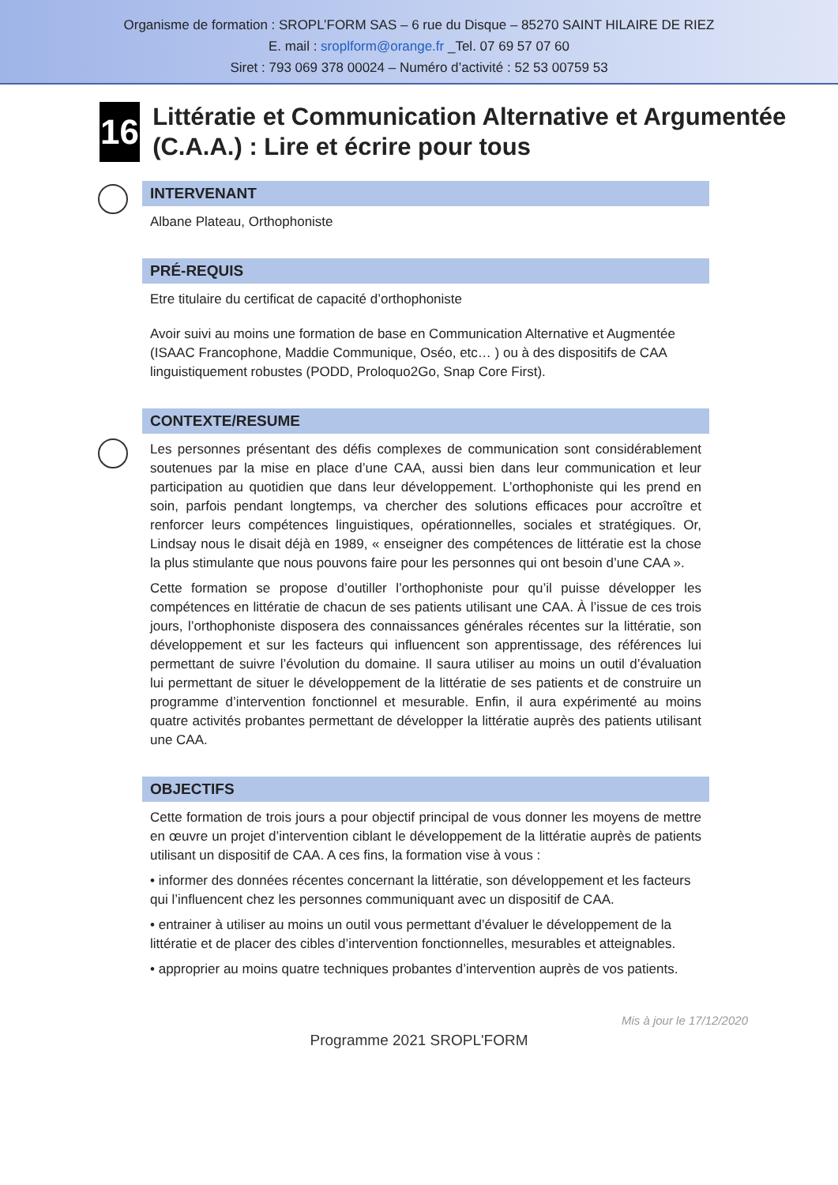Organisme de formation : SROPL’FORM SAS – 6 rue du Disque – 85270 SAINT HILAIRE DE RIEZ
E. mail : sroplform@orange.fr _Tel. 07 69 57 07 60
Siret : 793 069 378 00024 – Numéro d’activité : 52 53 00759 53
16
Littératie et Communication Alternative et Argumentée (C.A.A.) : Lire et écrire pour tous
INTERVENANT
Albane Plateau, Orthophoniste
PRÉ-REQUIS
Etre titulaire du certificat de capacité d’orthophoniste
Avoir suivi au moins une formation de base en Communication Alternative et Augmentée (ISAAC Francophone, Maddie Communique, Oséo, etc… ) ou à des dispositifs de CAA linguistiquement robustes (PODD, Proloquo2Go, Snap Core First).
CONTEXTE/RESUME
Les personnes présentant des défis complexes de communication sont considérablement soutenues par la mise en place d’une CAA, aussi bien dans leur communication et leur participation au quotidien que dans leur développement. L’orthophoniste qui les prend en soin, parfois pendant longtemps, va chercher des solutions efficaces pour accroître et renforcer leurs compétences linguistiques, opérationnelles, sociales et stratégiques. Or, Lindsay nous le disait déjà en 1989, « enseigner des compétences de littératie est la chose la plus stimulante que nous pouvons faire pour les personnes qui ont besoin d’une CAA ».
Cette formation se propose d’outiller l’orthophoniste pour qu’il puisse développer les compétences en littératie de chacun de ses patients utilisant une CAA. À l’issue de ces trois jours, l’orthophoniste disposera des connaissances générales récentes sur la littératie, son développement et sur les facteurs qui influencent son apprentissage, des références lui permettant de suivre l’évolution du domaine. Il saura utiliser au moins un outil d’évaluation lui permettant de situer le développement de la littératie de ses patients et de construire un programme d’intervention fonctionnel et mesurable. Enfin, il aura expérimenté au moins quatre activités probantes permettant de développer la littératie auprès des patients utilisant une CAA.
OBJECTIFS
Cette formation de trois jours a pour objectif principal de vous donner les moyens de mettre en œuvre un projet d’intervention ciblant le développement de la littératie auprès de patients utilisant un dispositif de CAA. A ces fins, la formation vise à vous :
• informer des données récentes concernant la littératie, son développement et les facteurs qui l’influencent chez les personnes communiquant avec un dispositif de CAA.
• entrainer à utiliser au moins un outil vous permettant d’évaluer le développement de la littératie et de placer des cibles d’intervention fonctionnelles, mesurables et atteignables.
• approprier au moins quatre techniques probantes d’intervention auprès de vos patients.
Mis à jour le 17/12/2020
Programme 2021 SROPL'FORM